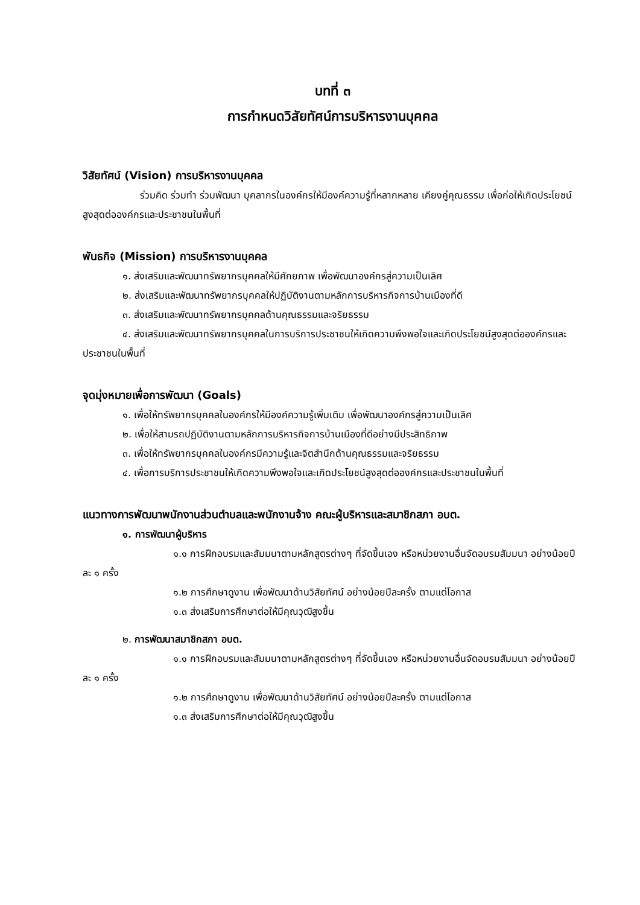บทที่ ๓
การกำหนดวิสัยทัศน์การบริหารงานบุคคล
วิสัยทัศน์ (Vision) การบริหารงานบุคคล
ร่วมคิด ร่วมทำ ร่วมพัฒนา บุคลากรในองค์กรให้มีองค์ความรู้ที่หลากหลาย เคียงคู่คุณธรรม เพื่อก่อให้เกิดประโยชน์สูงสุดต่อองค์กรและประชาชนในพื้นที่
พันธกิจ (Mission) การบริหารงานบุคคล
๑. ส่งเสริมและพัฒนาทรัพยากรบุคคลให้มีศักยภาพ เพื่อพัฒนาองค์กรสู่ความเป็นเลิศ
๒. ส่งเสริมและพัฒนาทรัพยากรบุคคลให้ปฏิบัติงานตามหลักการบริหารกิจการบ้านเมืองที่ดี
๓. ส่งเสริมและพัฒนาทรัพยากรบุคคลด้านคุณธรรมและจริยธรรม
๔. ส่งเสริมและพัฒนาทรัพยากรบุคคลในการบริการประชาชนให้เกิดความพึงพอใจและเกิดประโยชน์สูงสุดต่อองค์กรและประชาชนในพื้นที่
จุดมุ่งหมายเพื่อการพัฒนา (Goals)
๑. เพื่อให้ทรัพยากรบุคคลในองค์กรให้มีองค์ความรู้เพิ่มเติม เพื่อพัฒนาองค์กรสู่ความเป็นเลิศ
๒. เพื่อให้สามรถปฏิบัติงานตามหลักการบริหารกิจการบ้านเมืองที่ดีอย่างมีประสิทธิภาพ
๓. เพื่อให้ทรัพยากรบุคคลในองค์กรมีความรู้และจิตสำนึกด้านคุณธรรมและจริยธรรม
๔. เพื่อการบริการประชาชนให้เกิดความพึงพอใจและเกิดประโยชน์สูงสุดต่อองค์กรและประชาชนในพื้นที่
แนวทางการพัฒนาพนักงานส่วนตำบลและพนักงานจ้าง คณะผู้บริหารและสมาชิกสภา อบต.
๑. การพัฒนาผู้บริหาร
๑.๑ การฝึกอบรมและสัมมนาตามหลักสูตรต่างๆ ที่จัดขึ้นเอง หรือหน่วยงานอื่นจัดอบรมสัมมนา อย่างน้อยปีละ ๑ ครั้ง
๑.๒ การศึกษาดูงาน เพื่อพัฒนาด้านวิสัยทัศน์ อย่างน้อยปีละครั้ง ตามแต่โอกาส
๑.๓ ส่งเสริมการศึกษาต่อให้มีคุณวุฒิสูงขึ้น
๒. การพัฒนาสมาชิกสภา อบต.
๑.๑ การฝึกอบรมและสัมมนาตามหลักสูตรต่างๆ ที่จัดขึ้นเอง หรือหน่วยงานอื่นจัดอบรมสัมมนา อย่างน้อยปีละ ๑ ครั้ง
๑.๒ การศึกษาดูงาน เพื่อพัฒนาด้านวิสัยทัศน์ อย่างน้อยปีละครั้ง ตามแต่โอกาส
๑.๓ ส่งเสริมการศึกษาต่อให้มีคุณวุฒิสูงขึ้น